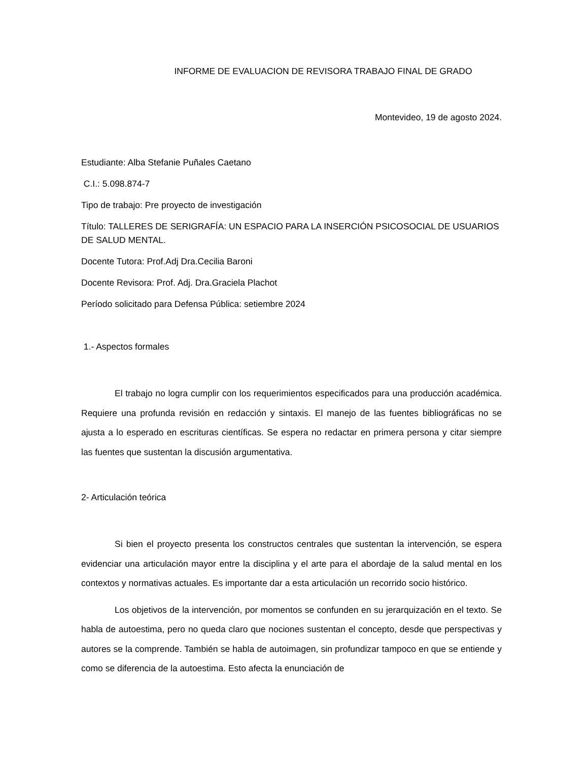INFORME DE EVALUACION DE REVISORA TRABAJO FINAL DE GRADO
Montevideo, 19 de agosto 2024.
Estudiante: Alba Stefanie Puñales Caetano
C.I.: 5.098.874-7
Tipo de trabajo: Pre proyecto de investigación
Título: TALLERES DE SERIGRAFÍA: UN ESPACIO PARA LA INSERCIÓN PSICOSOCIAL DE USUARIOS DE SALUD MENTAL.
Docente Tutora: Prof.Adj Dra.Cecilia Baroni
Docente Revisora: Prof. Adj. Dra.Graciela Plachot
Período solicitado para Defensa Pública: setiembre 2024
1.- Aspectos formales
El trabajo no logra cumplir con los requerimientos especificados para una producción académica. Requiere una profunda revisión en redacción y sintaxis. El manejo de las fuentes bibliográficas no se ajusta a lo esperado en escrituras científicas. Se espera no redactar en primera persona y citar siempre las fuentes que sustentan la discusión argumentativa.
2- Articulación teórica
Si bien el proyecto presenta los constructos centrales que sustentan la intervención, se espera evidenciar una articulación mayor entre la disciplina y el arte para el abordaje de la salud mental en los contextos y normativas actuales. Es importante dar a esta articulación un recorrido socio histórico.
Los objetivos de la intervención, por momentos se confunden en su jerarquización en el texto. Se habla de autoestima, pero no queda claro que nociones sustentan el concepto, desde que perspectivas y autores se la comprende. También se habla de autoimagen, sin profundizar tampoco en que se entiende y como se diferencia de la autoestima. Esto afecta la enunciación de